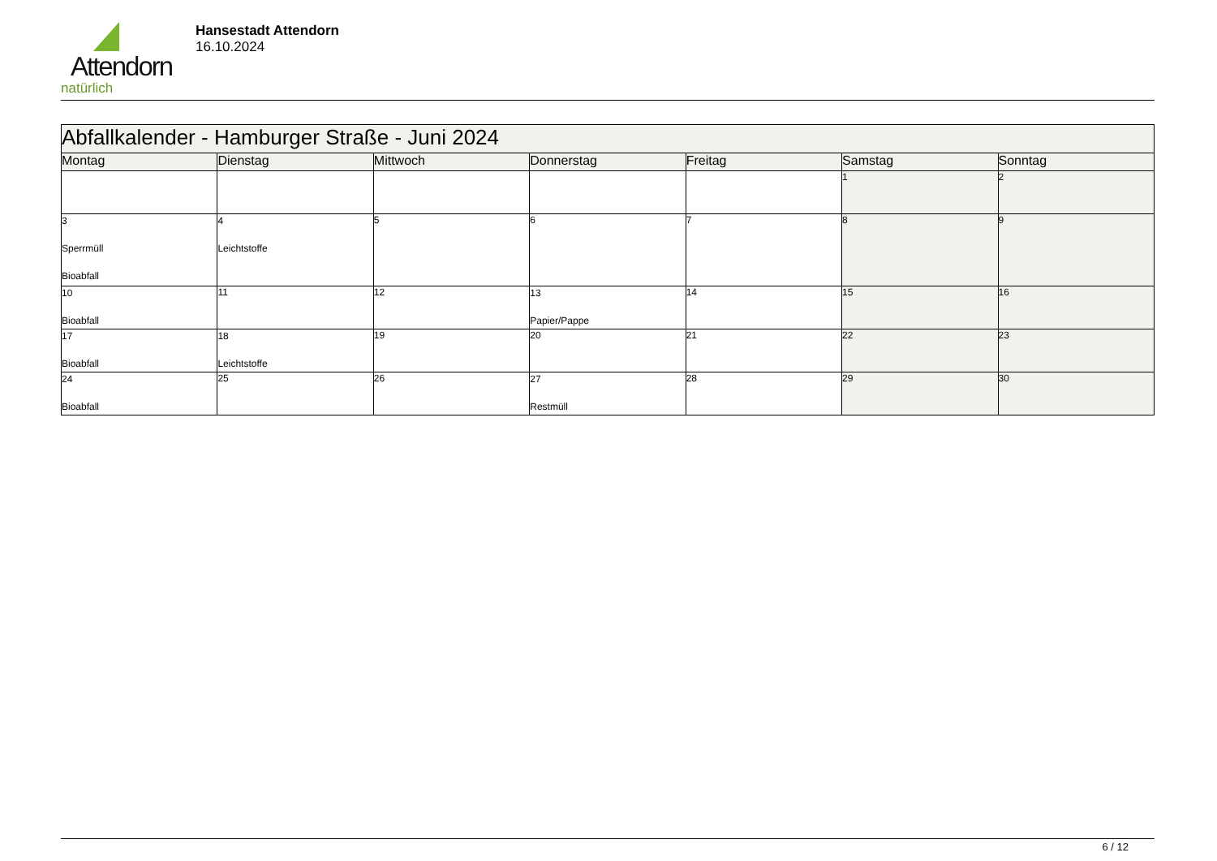Attendorn
natürlich
Hansestadt Attendorn
16.10.2024
| Abfallkalender - Hamburger Straße - Juni 2024 | | | | | | |
| --- | --- | --- | --- | --- | --- | --- |
| Montag | Dienstag | Mittwoch | Donnerstag | Freitag | Samstag | Sonntag |
| | | | | | 1 | 2 |
| 3 Sperrmüll Bioabfall | 4 Leichtstoffe | 5 | 6 | 7 | 8 | 9 |
| 10 Bioabfall | 11 | 12 | 13 Papier/Pappe | 14 | 15 | 16 |
| 17 Bioabfall | 18 Leichtstoffe | 19 | 20 | 21 | 22 | 23 |
| 24 Bioabfall | 25 | 26 | 27 Restmüll | 28 | 29 | 30 |
6 / 12